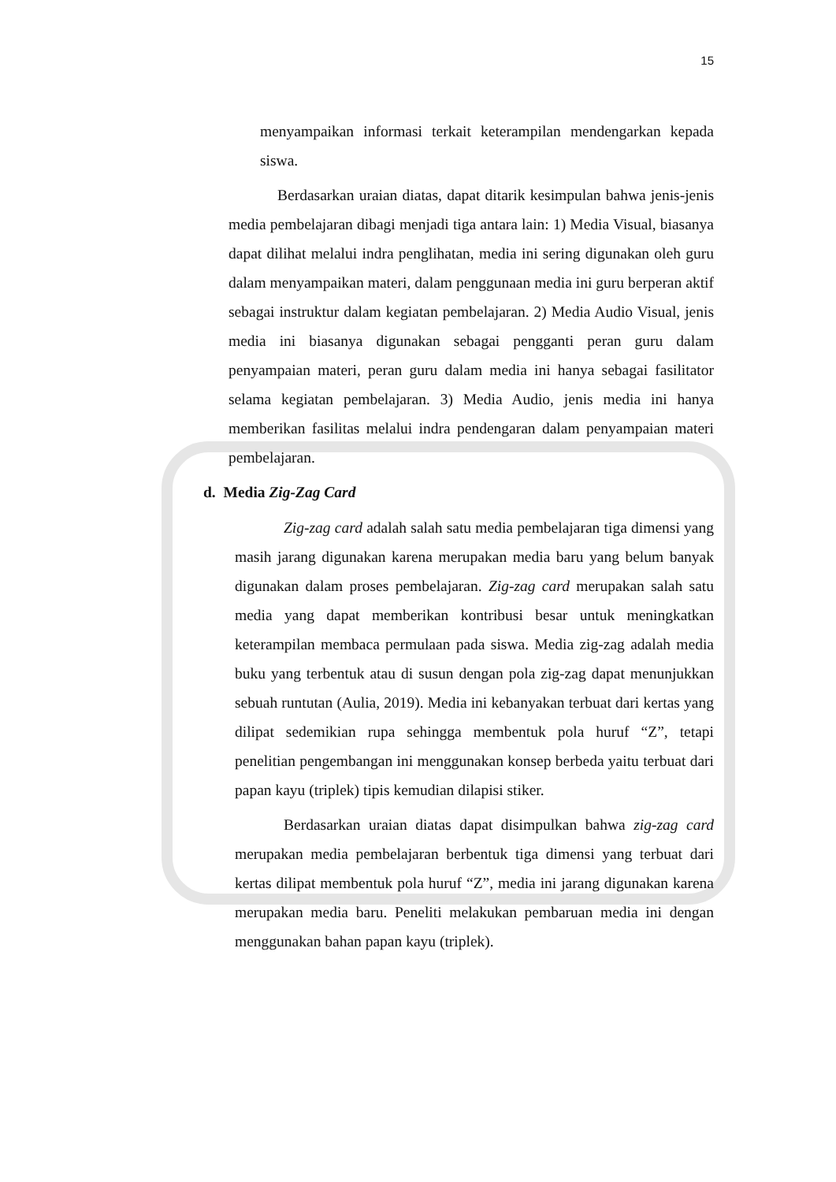15
menyampaikan informasi terkait keterampilan mendengarkan kepada siswa.
Berdasarkan uraian diatas, dapat ditarik kesimpulan bahwa jenis-jenis media pembelajaran dibagi menjadi tiga antara lain: 1) Media Visual, biasanya dapat dilihat melalui indra penglihatan, media ini sering digunakan oleh guru dalam menyampaikan materi, dalam penggunaan media ini guru berperan aktif sebagai instruktur dalam kegiatan pembelajaran. 2) Media Audio Visual, jenis media ini biasanya digunakan sebagai pengganti peran guru dalam penyampaian materi, peran guru dalam media ini hanya sebagai fasilitator selama kegiatan pembelajaran. 3) Media Audio, jenis media ini hanya memberikan fasilitas melalui indra pendengaran dalam penyampaian materi pembelajaran.
d. Media Zig-Zag Card
Zig-zag card adalah salah satu media pembelajaran tiga dimensi yang masih jarang digunakan karena merupakan media baru yang belum banyak digunakan dalam proses pembelajaran. Zig-zag card merupakan salah satu media yang dapat memberikan kontribusi besar untuk meningkatkan keterampilan membaca permulaan pada siswa. Media zig-zag adalah media buku yang terbentuk atau di susun dengan pola zig-zag dapat menunjukkan sebuah runtutan (Aulia, 2019). Media ini kebanyakan terbuat dari kertas yang dilipat sedemikian rupa sehingga membentuk pola huruf “Z”, tetapi penelitian pengembangan ini menggunakan konsep berbeda yaitu terbuat dari papan kayu (triplek) tipis kemudian dilapisi stiker.
Berdasarkan uraian diatas dapat disimpulkan bahwa zig-zag card merupakan media pembelajaran berbentuk tiga dimensi yang terbuat dari kertas dilipat membentuk pola huruf “Z”, media ini jarang digunakan karena merupakan media baru. Peneliti melakukan pembaruan media ini dengan menggunakan bahan papan kayu (triplek).